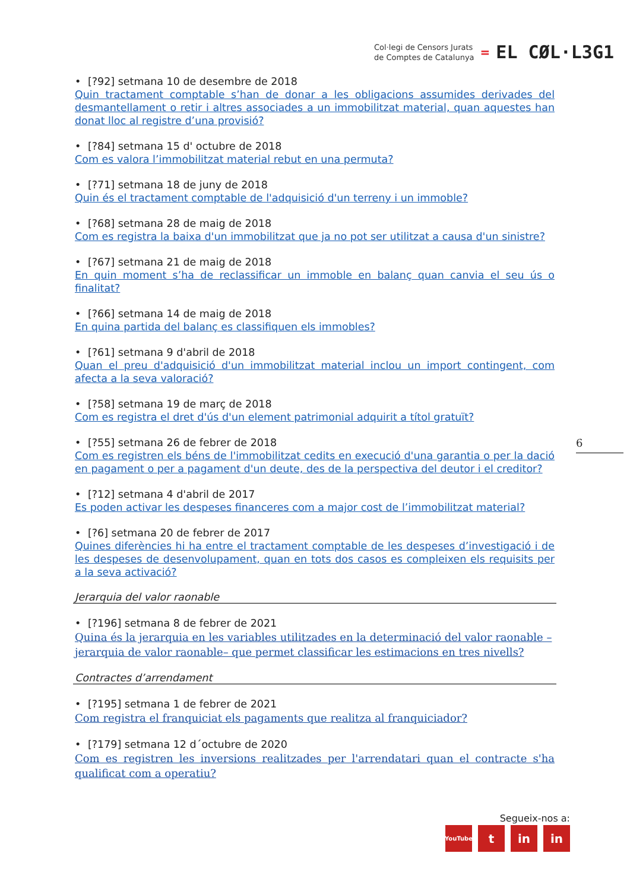Col·legi de Censors Jurats
de Comptes de Catalunya
=
EL CØL·L3G1
• [?92] setmana 10 de desembre de 2018
Quin tractament comptable s’han de donar a les obligacions assumides derivades del desmantellament o retir i altres associades a un immobilitzat material, quan aquestes han donat lloc al registre d’una provisió?
• [?84] setmana 15 d' octubre de 2018
Com es valora l’immobilitzat material rebut en una permuta?
• [?71] setmana 18 de juny de 2018
Quin és el tractament comptable de l'adquisició d'un terreny i un immoble?
• [?68] setmana 28 de maig de 2018
Com es registra la baixa d'un immobilitzat que ja no pot ser utilitzat a causa d'un sinistre?
• [?67] setmana 21 de maig de 2018
En quin moment s’ha de reclassificar un immoble en balanç quan canvia el seu ús o finalitat?
• [?66] setmana 14 de maig de 2018
En quina partida del balanç es classifiquen els immobles?
• [?61] setmana 9 d'abril de 2018
Quan el preu d'adquisició d'un immobilitzat material inclou un import contingent, com afecta a la seva valoració?
• [?58] setmana 19 de març de 2018
Com es registra el dret d'ús d'un element patrimonial adquirit a títol gratuït?
• [?55] setmana 26 de febrer de 2018
Com es registren els béns de l'immobilitzat cedits en execució d'una garantia o per la dació en pagament o per a pagament d'un deute, des de la perspectiva del deutor i el creditor?
• [?12] setmana 4 d'abril de 2017
Es poden activar les despeses financeres com a major cost de l’immobilitzat material?
• [?6] setmana 20 de febrer de 2017
Quines diferències hi ha entre el tractament comptable de les despeses d’investigació i de les despeses de desenvolupament, quan en tots dos casos es compleixen els requisits per a la seva activació?
Jerarquia del valor raonable
• [?196] setmana 8 de febrer de 2021
Quina és la jerarquia en les variables utilitzades en la determinació del valor raonable – jerarquia de valor raonable– que permet classificar les estimacions en tres nivells?
Contractes d’arrendament
• [?195] setmana 1 de febrer de 2021
Com registra el franquiciat els pagaments que realitza al franquiciador?
• [?179] setmana 12 d´octubre de 2020
Com es registren les inversions realitzades per l'arrendatari quan el contracte s'ha qualificat com a operatiu?
6
Segueix-nos a:
YouTube
t in in